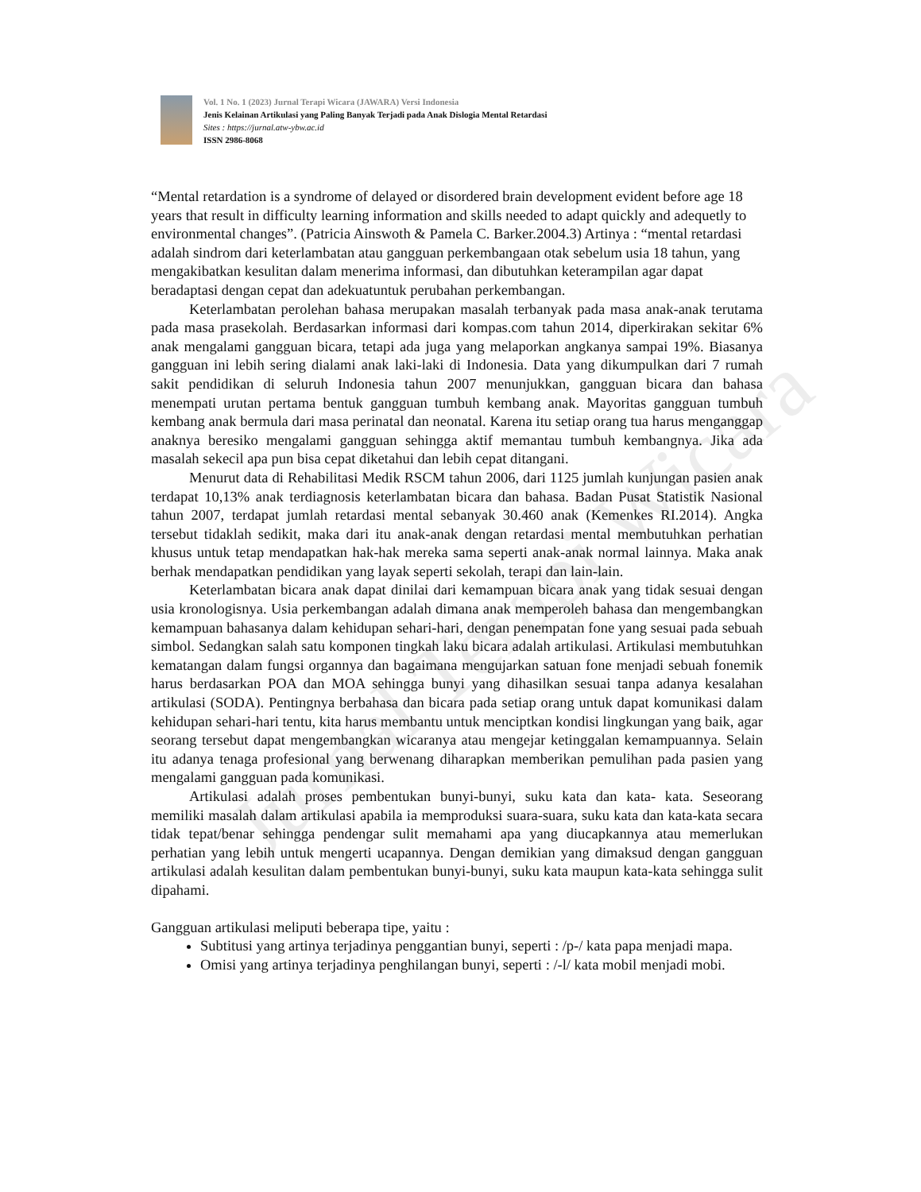Jurnal Terapi Wicara
Vol. 1 No. 1 (2023) Jurnal Terapi Wicara (JAWARA) Versi Indonesia
Jenis Kelainan Artikulasi yang Paling Banyak Terjadi pada Anak Dislogia Mental Retardasi
Sites : https://jurnal.atw-ybw.ac.id
ISSN 2986-8068
“Mental retardation is a syndrome of delayed or disordered brain development evident before age 18 years that result in difficulty learning information and skills needed to adapt quickly and adequetly to environmental changes”. (Patricia Ainswoth & Pamela C. Barker.2004.3) Artinya : “mental retardasi adalah sindrom dari keterlambatan atau gangguan perkembangaan otak sebelum usia 18 tahun, yang mengakibatkan kesulitan dalam menerima informasi, dan dibutuhkan keterampilan agar dapat beradaptasi dengan cepat dan adekuatuntuk perubahan perkembangan.
Keterlambatan perolehan bahasa merupakan masalah terbanyak pada masa anak-anak terutama pada masa prasekolah. Berdasarkan informasi dari kompas.com tahun 2014, diperkirakan sekitar 6% anak mengalami gangguan bicara, tetapi ada juga yang melaporkan angkanya sampai 19%. Biasanya gangguan ini lebih sering dialami anak laki-laki di Indonesia. Data yang dikumpulkan dari 7 rumah sakit pendidikan di seluruh Indonesia tahun 2007 menunjukkan, gangguan bicara dan bahasa menempati urutan pertama bentuk gangguan tumbuh kembang anak. Mayoritas gangguan tumbuh kembang anak bermula dari masa perinatal dan neonatal. Karena itu setiap orang tua harus menganggap anaknya beresiko mengalami gangguan sehingga aktif memantau tumbuh kembangnya. Jika ada masalah sekecil apa pun bisa cepat diketahui dan lebih cepat ditangani.
Menurut data di Rehabilitasi Medik RSCM tahun 2006, dari 1125 jumlah kunjungan pasien anak terdapat 10,13% anak terdiagnosis keterlambatan bicara dan bahasa. Badan Pusat Statistik Nasional tahun 2007, terdapat jumlah retardasi mental sebanyak 30.460 anak (Kemenkes RI.2014). Angka tersebut tidaklah sedikit, maka dari itu anak-anak dengan retardasi mental membutuhkan perhatian khusus untuk tetap mendapatkan hak-hak mereka sama seperti anak-anak normal lainnya. Maka anak berhak mendapatkan pendidikan yang layak seperti sekolah, terapi dan lain-lain.
Keterlambatan bicara anak dapat dinilai dari kemampuan bicara anak yang tidak sesuai dengan usia kronologisnya. Usia perkembangan adalah dimana anak memperoleh bahasa dan mengembangkan kemampuan bahasanya dalam kehidupan sehari-hari, dengan penempatan fone yang sesuai pada sebuah simbol. Sedangkan salah satu komponen tingkah laku bicara adalah artikulasi. Artikulasi membutuhkan kematangan dalam fungsi organnya dan bagaimana mengujarkan satuan fone menjadi sebuah fonemik harus berdasarkan POA dan MOA sehingga bunyi yang dihasilkan sesuai tanpa adanya kesalahan artikulasi (SODA). Pentingnya berbahasa dan bicara pada setiap orang untuk dapat komunikasi dalam kehidupan sehari-hari tentu, kita harus membantu untuk menciptkan kondisi lingkungan yang baik, agar seorang tersebut dapat mengembangkan wicaranya atau mengejar ketinggalan kemampuannya. Selain itu adanya tenaga profesional yang berwenang diharapkan memberikan pemulihan pada pasien yang mengalami gangguan pada komunikasi.
Artikulasi adalah proses pembentukan bunyi-bunyi, suku kata dan kata- kata. Seseorang memiliki masalah dalam artikulasi apabila ia memproduksi suara-suara, suku kata dan kata-kata secara tidak tepat/benar sehingga pendengar sulit memahami apa yang diucapkannya atau memerlukan perhatian yang lebih untuk mengerti ucapannya. Dengan demikian yang dimaksud dengan gangguan artikulasi adalah kesulitan dalam pembentukan bunyi-bunyi, suku kata maupun kata-kata sehingga sulit dipahami.
Gangguan artikulasi meliputi beberapa tipe, yaitu :
Subtitusi yang artinya terjadinya penggantian bunyi, seperti : /p-/ kata papa menjadi mapa.
Omisi yang artinya terjadinya penghilangan bunyi, seperti : /-l/ kata mobil menjadi mobi.